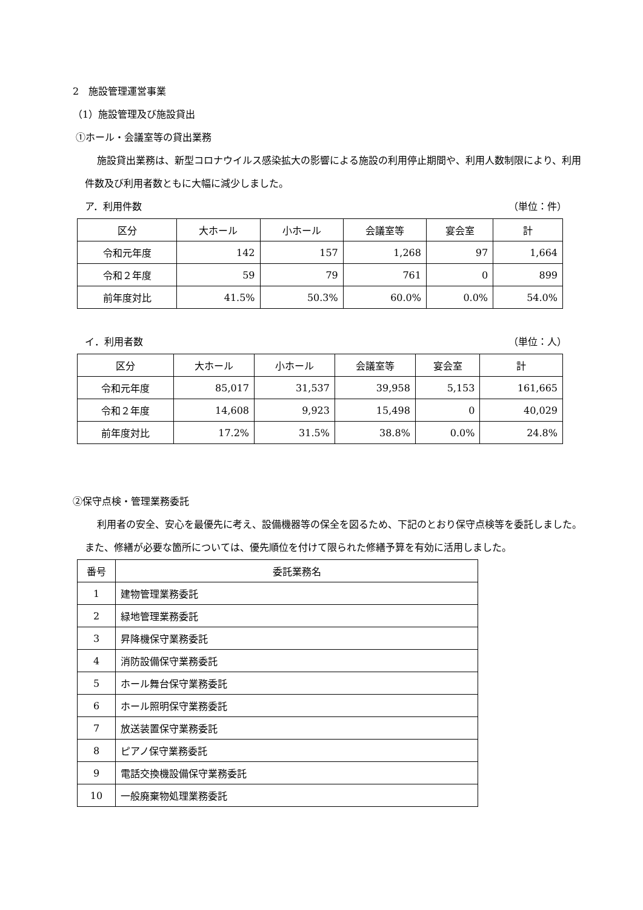2　施設管理運営事業
（1）施設管理及び施設貸出
①ホール・会議室等の貸出業務
施設貸出業務は、新型コロナウイルス感染拡大の影響による施設の利用停止期間や、利用人数制限により、利用件数及び利用者数ともに大幅に減少しました。
ア．利用件数 （単位：件）
| 区分 | 大ホール | 小ホール | 会議室等 | 宴会室 | 計 |
| --- | --- | --- | --- | --- | --- |
| 令和元年度 | 142 | 157 | 1,268 | 97 | 1,664 |
| 令和２年度 | 59 | 79 | 761 | 0 | 899 |
| 前年度対比 | 41.5% | 50.3% | 60.0% | 0.0% | 54.0% |
イ．利用者数 （単位：人）
| 区分 | 大ホール | 小ホール | 会議室等 | 宴会室 | 計 |
| --- | --- | --- | --- | --- | --- |
| 令和元年度 | 85,017 | 31,537 | 39,958 | 5,153 | 161,665 |
| 令和２年度 | 14,608 | 9,923 | 15,498 | 0 | 40,029 |
| 前年度対比 | 17.2% | 31.5% | 38.8% | 0.0% | 24.8% |
②保守点検・管理業務委託
利用者の安全、安心を最優先に考え、設備機器等の保全を図るため、下記のとおり保守点検等を委託しました。また、修繕が必要な箇所については、優先順位を付けて限られた修繕予算を有効に活用しました。
| 番号 | 委託業務名 |
| 1 | 建物管理業務委託 |
| 2 | 緑地管理業務委託 |
| 3 | 昇降機保守業務委託 |
| 4 | 消防設備保守業務委託 |
| 5 | ホール舞台保守業務委託 |
| 6 | ホール照明保守業務委託 |
| 7 | 放送装置保守業務委託 |
| 8 | ピアノ保守業務委託 |
| 9 | 電話交換機設備保守業務委託 |
| 10 | 一般廃棄物処理業務委託 |